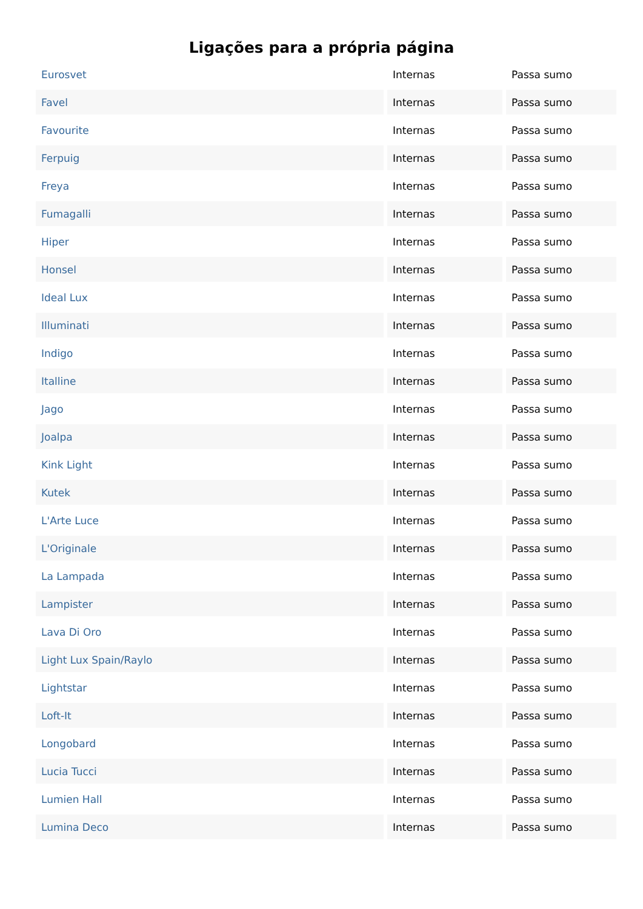Ligações para a própria página
| Eurosvet | Internas | Passa sumo |
| Favel | Internas | Passa sumo |
| Favourite | Internas | Passa sumo |
| Ferpuig | Internas | Passa sumo |
| Freya | Internas | Passa sumo |
| Fumagalli | Internas | Passa sumo |
| Hiper | Internas | Passa sumo |
| Honsel | Internas | Passa sumo |
| Ideal Lux | Internas | Passa sumo |
| Illuminati | Internas | Passa sumo |
| Indigo | Internas | Passa sumo |
| Italline | Internas | Passa sumo |
| Jago | Internas | Passa sumo |
| Joalpa | Internas | Passa sumo |
| Kink Light | Internas | Passa sumo |
| Kutek | Internas | Passa sumo |
| L'Arte Luce | Internas | Passa sumo |
| L'Originale | Internas | Passa sumo |
| La Lampada | Internas | Passa sumo |
| Lampister | Internas | Passa sumo |
| Lava Di Oro | Internas | Passa sumo |
| Light Lux Spain/Raylo | Internas | Passa sumo |
| Lightstar | Internas | Passa sumo |
| Loft-It | Internas | Passa sumo |
| Longobard | Internas | Passa sumo |
| Lucia Tucci | Internas | Passa sumo |
| Lumien Hall | Internas | Passa sumo |
| Lumina Deco | Internas | Passa sumo |